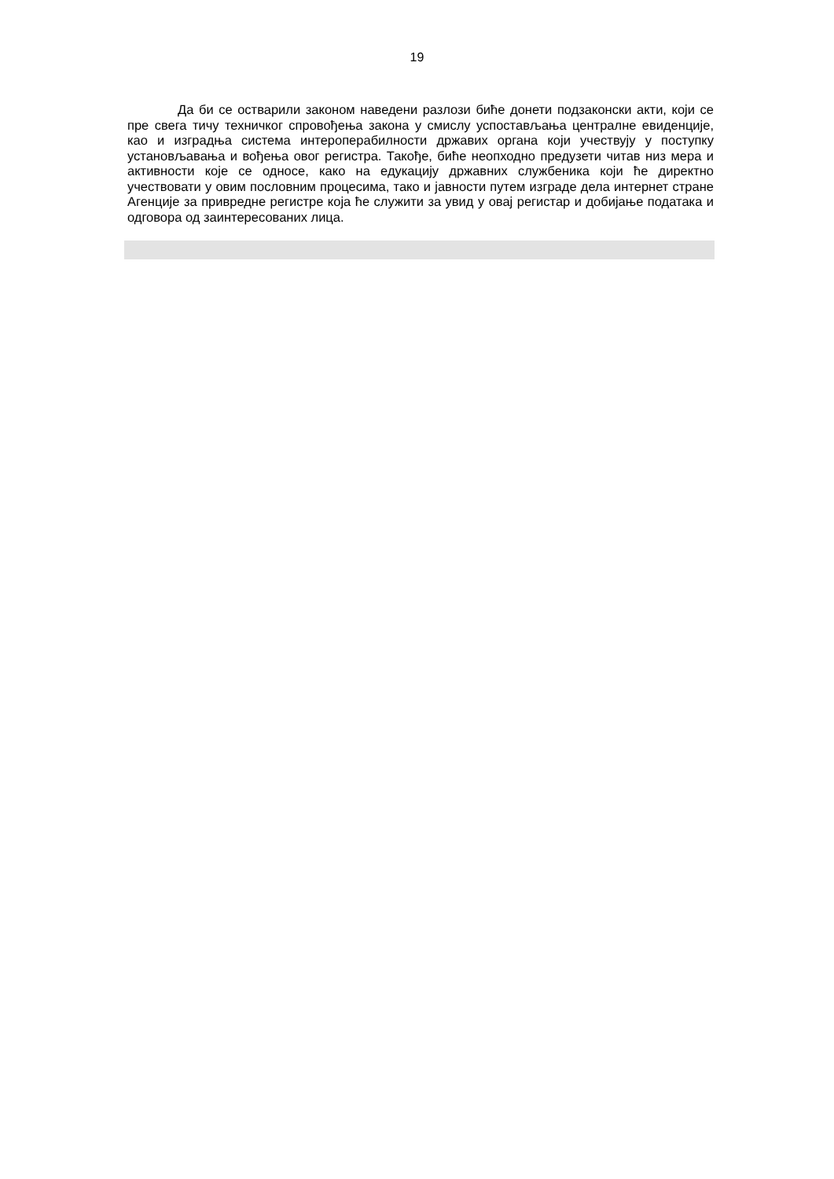19
Да би се остварили законом наведени разлози биће донети подзаконски акти, који се пре свега тичу техничког спровођења закона у смислу успостављања централне евиденције, као и изградња система интероперабилности државих органа који учествују у поступку установљавања и вођења овог регистра. Такође, биће неопходно предузети читав низ мера и активности које се односе, како на едукацију државних службеника који ће директно учествовати у овим пословним процесима, тако и јавности путем изграде дела интернет стране Агенције за привредне регистре која ће служити за увид у овај регистар и добијање података и одговора од заинтересованих лица.